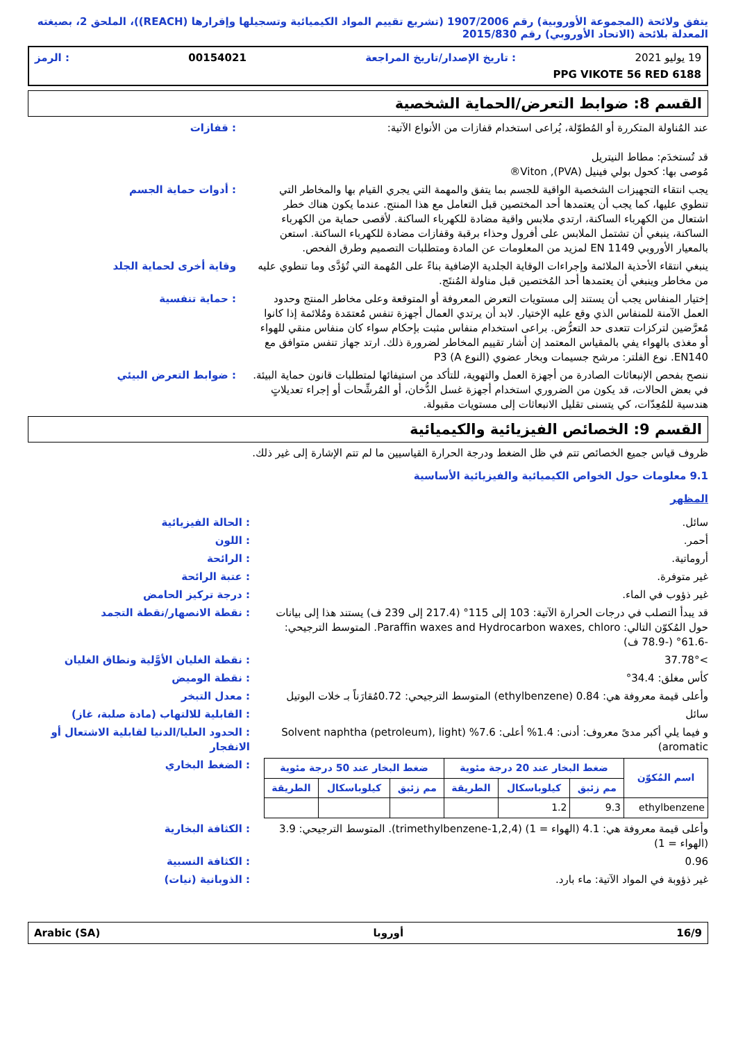يتفق ولائحة (المجموعة الأوروبية) رقم 1907/2006 (تشريع تقييم المواد الكيميائية وتسجيلها وإقرارها (REACH))، الملحق 2، بصيغته المعدلة بلائحة (الاتحاد الأوروبي) رقم 2015/830
19 يوليو 2021: تاريخ الإصدار/تاريخ المراجعة 00154021: الرمز
PPG VIKOTE 56 RED 6188
القسم 8: ضوابط التعرض/الحماية الشخصية
عند المُناولة المتكررة أو المُطوّلة، يُراعى استخدام قفازات من الأنواع الآتية:
قد تُستخدَم: مطاط النيتريل
مُوصى بها: كحول بولي فينيل (PVA), Viton®
: قفازات
يجب انتقاء التجهيزات الشخصية الواقية للجسم بما يتفق والمهمة التي يجري القيام بها والمخاطر التي تنطوي عليها، كما يجب أن يعتمدها أحد المختصين قبل التعامل مع هذا المنتج. عندما يكون هناك خطر اشتعال من الكهرباء الساكنة، ارتدي ملابس واقية مضادة للكهرباء الساكنة. لأقصى حماية من الكهرباء الساكنة، ينبغي أن تشتمل الملابس على أفرول وحذاء برقبة وقفازات مضادة للكهرباء الساكنة. استعن بالمعيار الأوروبي EN 1149 لمزيد من المعلومات عن المادة ومتطلبات التصميم وطرق الفحص.
: أدوات حماية الجسم
ينبغي انتقاء الأحذية الملائمة وإجراءات الوقاية الجلدية الإضافية بناءً على المُهمة التي تُؤدَّى وما تنطوي عليه من مخاطر وينبغي أن يعتمدها أحد المُختصين قبل مناولة المُنتَج.
وقاية أخرى لحماية الجلد
إختيار المنفاس يجب أن يستند إلى مستويات التعرض المعروفة أو المتوقعة وعلى مخاطر المنتج وحدود العمل الآمنة للمنفاس الذي وقع عليه الإختيار. لابد أن يرتدي العمال أجهزة تنفس مُعتمَدة ومُلائمة إذا كانوا مُعرَّضين لتركزات تتعدى حد التعرُّض. براعى استخدام منفاس مثبت بإحكام سواء كان منفاس منقي للهواء أو مغذى بالهواء يفي بالمقياس المعتمد إن أشار تقييم المخاطر لضرورة ذلك. ارتد جهاز تنفس متوافق مع EN140. نوع الفلتر: مرشح جسيمات وبخار عضوي (النوع A) P3
: حماية تنفسية
ننصح بفحص الإنبعاثات الصادرة من أجهزة العمل والتهوية، للتأكد من استيفائها لمتطلبات قانون حماية البيئة. في بعض الحالات، قد يكون من الضروري استخدام أجهزة غسل الدُّخان، أو المُرشِّحات أو إجراء تعديلاتٍ هندسية للمُعِدّات، كي يتسنى تقليل الانبعاثات إلى مستويات مقبولة.
: ضوابط التعرض البيئي
القسم 9: الخصائص الفيزيائية والكيميائية
ظروف قياس جميع الخصائص تتم في ظل الضغط ودرجة الحرارة القياسيين ما لم تتم الإشارة إلى غير ذلك.
9.1 معلومات حول الخواص الكيميائية والفيزيائية الأساسية
المظهر
سائل. : الحالة الفيزيائية
أحمر. : اللون
أروماتية. : الرائحة
غير متوفرة. : عتبة الرائحة
غير ذؤوب في الماء. : درجة تركيز الحامض
قد يبدأ التصلب في درجات الحرارة الآتية: 103 إلى 115° (217.4 إلى 239 ف) يستند هذا إلى بيانات حول المُكوّن التالي: Paraffin waxes and Hydrocarbon waxes, chloro. المتوسط الترجيحي: -61.6° (-78.9 ف)
: نقطة الانصهار/نقطة التجمد
>37.78° : نقطة الغليان الأوَّلية ونطاق الغليان
كأس مغلق: 34.4° : نقطة الوميض
وأعلى قيمة معروفة هي: 0.84 (ethylbenzene) المتوسط الترجيحي: 0.72مُقارَناً بـ خلات البوتيل
: معدل التبخر
سائل : القابلية للالتهاب (مادة صلبة، غاز)
و فيما يلي أكبر مدىً معروف: أدنى: 1.4% أعلى: 7.6% (Solvent naphtha (petroleum), light aromatic)
: الحدود العليا/الدنيا لقابلية الاشتعال أو الانفجار
| اسم المُكوّن | ضغط البخار عند 20 درجة مئوية | | | ضغط البخار عند 50 درجة مئوية | | |
| --- | --- | --- | --- | --- | --- | --- |
| | مم زئبق | كيلوباسكال | الطريقة | مم زئبق | كيلوباسكال | الطريقة |
| ethylbenzene | 9.3 | 1.2 | | | | |
: الضغط البخاري
وأعلى قيمة معروفة هي: 4.1 (الهواء = 1) (1,2,4-trimethylbenzene). المتوسط الترجيحي: 3.9 (الهواء = 1)
: الكثافة البخارية
0.96 : الكثافة النسبية
غير ذؤوبة في المواد الآتية: ماء بارد.
: الذوبانية (نيات)
16/9 أوروبا Arabic (SA)